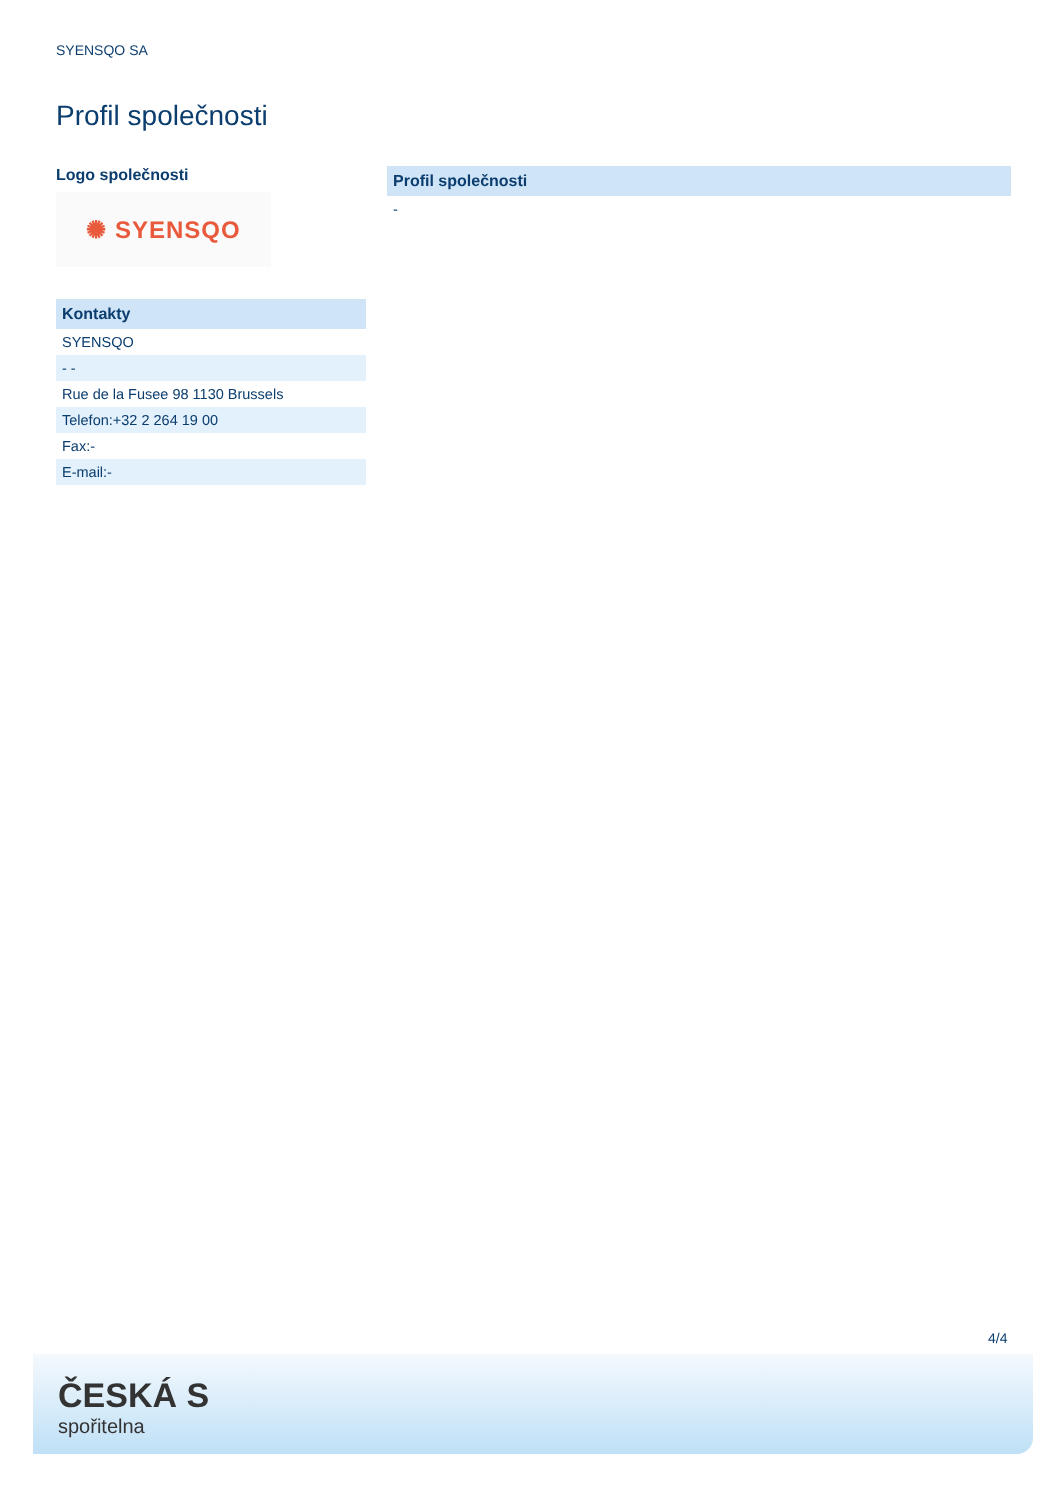SYENSQO SA
Profil společnosti
Logo společnosti
✺ SYENSQO
| Kontakty |
| --- |
| SYENSQO |
| - - |
| Rue de la Fusee 98 1130 Brussels |
| Telefon:+32 2 264 19 00 |
| Fax:- |
| E-mail:- |
| Profil společnosti |
| --- |
| - |
4/4
ČESKÁ S
spořitelna